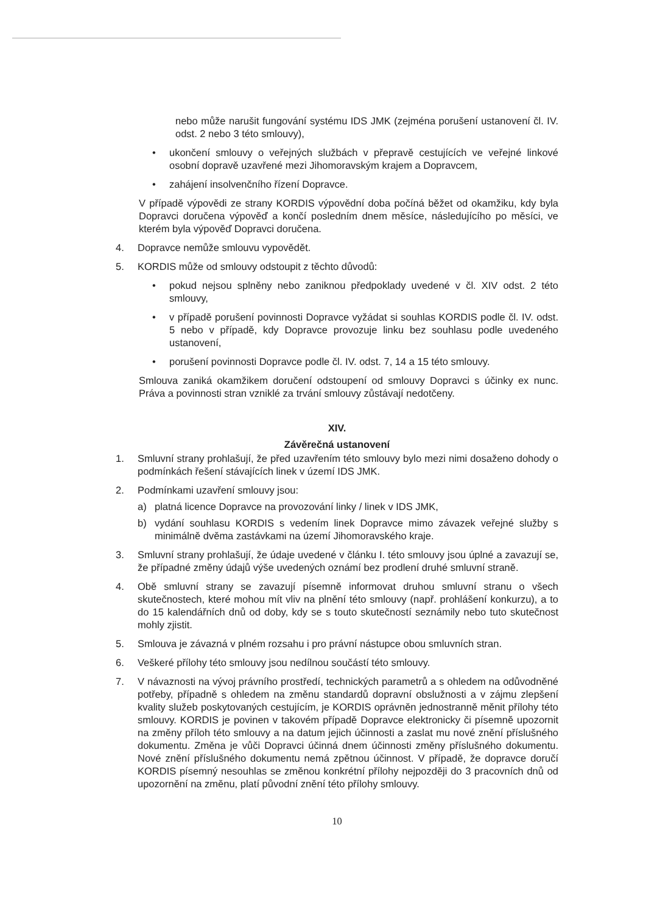nebo může narušit fungování systému IDS JMK (zejména porušení ustanovení čl. IV. odst. 2 nebo 3 této smlouvy),
• ukončení smlouvy o veřejných službách v přepravě cestujících ve veřejné linkové osobní dopravě uzavřené mezi Jihomoravským krajem a Dopravcem,
• zahájení insolvenčního řízení Dopravce.
V případě výpovědi ze strany KORDIS výpovědní doba počíná běžet od okamžiku, kdy byla Dopravci doručena výpověď a končí posledním dnem měsíce, následujícího po měsíci, ve kterém byla výpověď Dopravci doručena.
4. Dopravce nemůže smlouvu vypovědět.
5. KORDIS může od smlouvy odstoupit z těchto důvodů:
• pokud nejsou splněny nebo zaniknou předpoklady uvedené v čl. XIV odst. 2 této smlouvy,
• v případě porušení povinnosti Dopravce vyžádat si souhlas KORDIS podle čl. IV. odst. 5 nebo v případě, kdy Dopravce provozuje linku bez souhlasu podle uvedeného ustanovení,
• porušení povinnosti Dopravce podle čl. IV. odst. 7, 14 a 15 této smlouvy.
Smlouva zaniká okamžikem doručení odstoupení od smlouvy Dopravci s účinky ex nunc. Práva a povinnosti stran vzniklé za trvání smlouvy zůstávají nedotčeny.
XIV.
Závěrečná ustanovení
1. Smluvní strany prohlašují, že před uzavřením této smlouvy bylo mezi nimi dosaženo dohody o podmínkách řešení stávajících linek v území IDS JMK.
2. Podmínkami uzavření smlouvy jsou:
a) platná licence Dopravce na provozování linky / linek v IDS JMK,
b) vydání souhlasu KORDIS s vedením linek Dopravce mimo závazek veřejné služby s minimálně dvěma zastávkami na území Jihomoravského kraje.
3. Smluvní strany prohlašují, že údaje uvedené v článku I. této smlouvy jsou úplné a zavazují se, že případné změny údajů výše uvedených oznámí bez prodlení druhé smluvní straně.
4. Obě smluvní strany se zavazují písemně informovat druhou smluvní stranu o všech skutečnostech, které mohou mít vliv na plnění této smlouvy (např. prohlášení konkurzu), a to do 15 kalendářních dnů od doby, kdy se s touto skutečností seznámily nebo tuto skutečnost mohly zjistit.
5. Smlouva je závazná v plném rozsahu i pro právní nástupce obou smluvních stran.
6. Veškeré přílohy této smlouvy jsou nedílnou součástí této smlouvy.
7. V návaznosti na vývoj právního prostředí, technických parametrů a s ohledem na odůvodněné potřeby, případně s ohledem na změnu standardů dopravní obslužnosti a v zájmu zlepšení kvality služeb poskytovaných cestujícím, je KORDIS oprávněn jednostranně měnit přílohy této smlouvy. KORDIS je povinen v takovém případě Dopravce elektronicky či písemně upozornit na změny příloh této smlouvy a na datum jejich účinnosti a zaslat mu nové znění příslušného dokumentu. Změna je vůči Dopravci účinná dnem účinnosti změny příslušného dokumentu. Nové znění příslušného dokumentu nemá zpětnou účinnost. V případě, že dopravce doručí KORDIS písemný nesouhlas se změnou konkrétní přílohy nejpozději do 3 pracovních dnů od upozornění na změnu, platí původní znění této přílohy smlouvy.
10